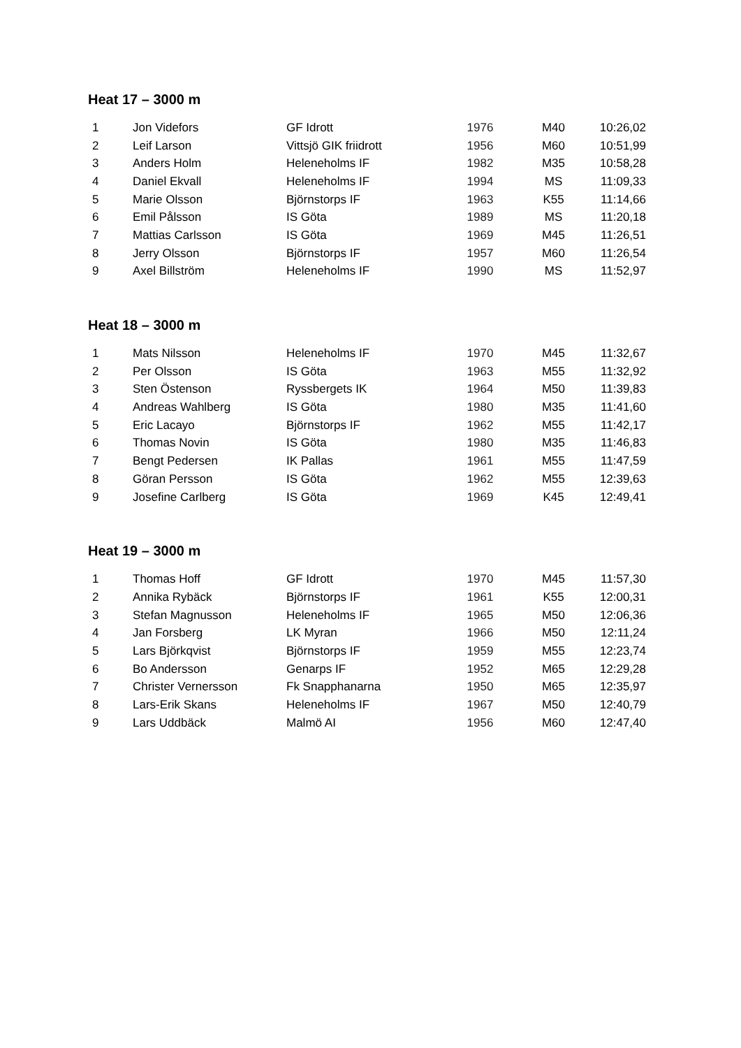Heat 17 – 3000 m
| 1 | Jon Videfors | GF Idrott | 1976 | M40 | 10:26,02 |
| 2 | Leif Larson | Vittsjö GIK friidrott | 1956 | M60 | 10:51,99 |
| 3 | Anders Holm | Heleneholms IF | 1982 | M35 | 10:58,28 |
| 4 | Daniel Ekvall | Heleneholms IF | 1994 | MS | 11:09,33 |
| 5 | Marie Olsson | Björnstorps IF | 1963 | K55 | 11:14,66 |
| 6 | Emil Pålsson | IS Göta | 1989 | MS | 11:20,18 |
| 7 | Mattias Carlsson | IS Göta | 1969 | M45 | 11:26,51 |
| 8 | Jerry Olsson | Björnstorps IF | 1957 | M60 | 11:26,54 |
| 9 | Axel Billström | Heleneholms IF | 1990 | MS | 11:52,97 |
Heat 18 – 3000 m
| 1 | Mats Nilsson | Heleneholms IF | 1970 | M45 | 11:32,67 |
| 2 | Per Olsson | IS Göta | 1963 | M55 | 11:32,92 |
| 3 | Sten Östenson | Ryssbergets IK | 1964 | M50 | 11:39,83 |
| 4 | Andreas Wahlberg | IS Göta | 1980 | M35 | 11:41,60 |
| 5 | Eric Lacayo | Björnstorps IF | 1962 | M55 | 11:42,17 |
| 6 | Thomas Novin | IS Göta | 1980 | M35 | 11:46,83 |
| 7 | Bengt Pedersen | IK Pallas | 1961 | M55 | 11:47,59 |
| 8 | Göran Persson | IS Göta | 1962 | M55 | 12:39,63 |
| 9 | Josefine Carlberg | IS Göta | 1969 | K45 | 12:49,41 |
Heat 19 – 3000 m
| 1 | Thomas Hoff | GF Idrott | 1970 | M45 | 11:57,30 |
| 2 | Annika Rybäck | Björnstorps IF | 1961 | K55 | 12:00,31 |
| 3 | Stefan Magnusson | Heleneholms IF | 1965 | M50 | 12:06,36 |
| 4 | Jan Forsberg | LK Myran | 1966 | M50 | 12:11,24 |
| 5 | Lars Björkqvist | Björnstorps IF | 1959 | M55 | 12:23,74 |
| 6 | Bo Andersson | Genarps IF | 1952 | M65 | 12:29,28 |
| 7 | Christer Vernersson | Fk Snapphanarna | 1950 | M65 | 12:35,97 |
| 8 | Lars-Erik Skans | Heleneholms IF | 1967 | M50 | 12:40,79 |
| 9 | Lars Uddbäck | Malmö AI | 1956 | M60 | 12:47,40 |